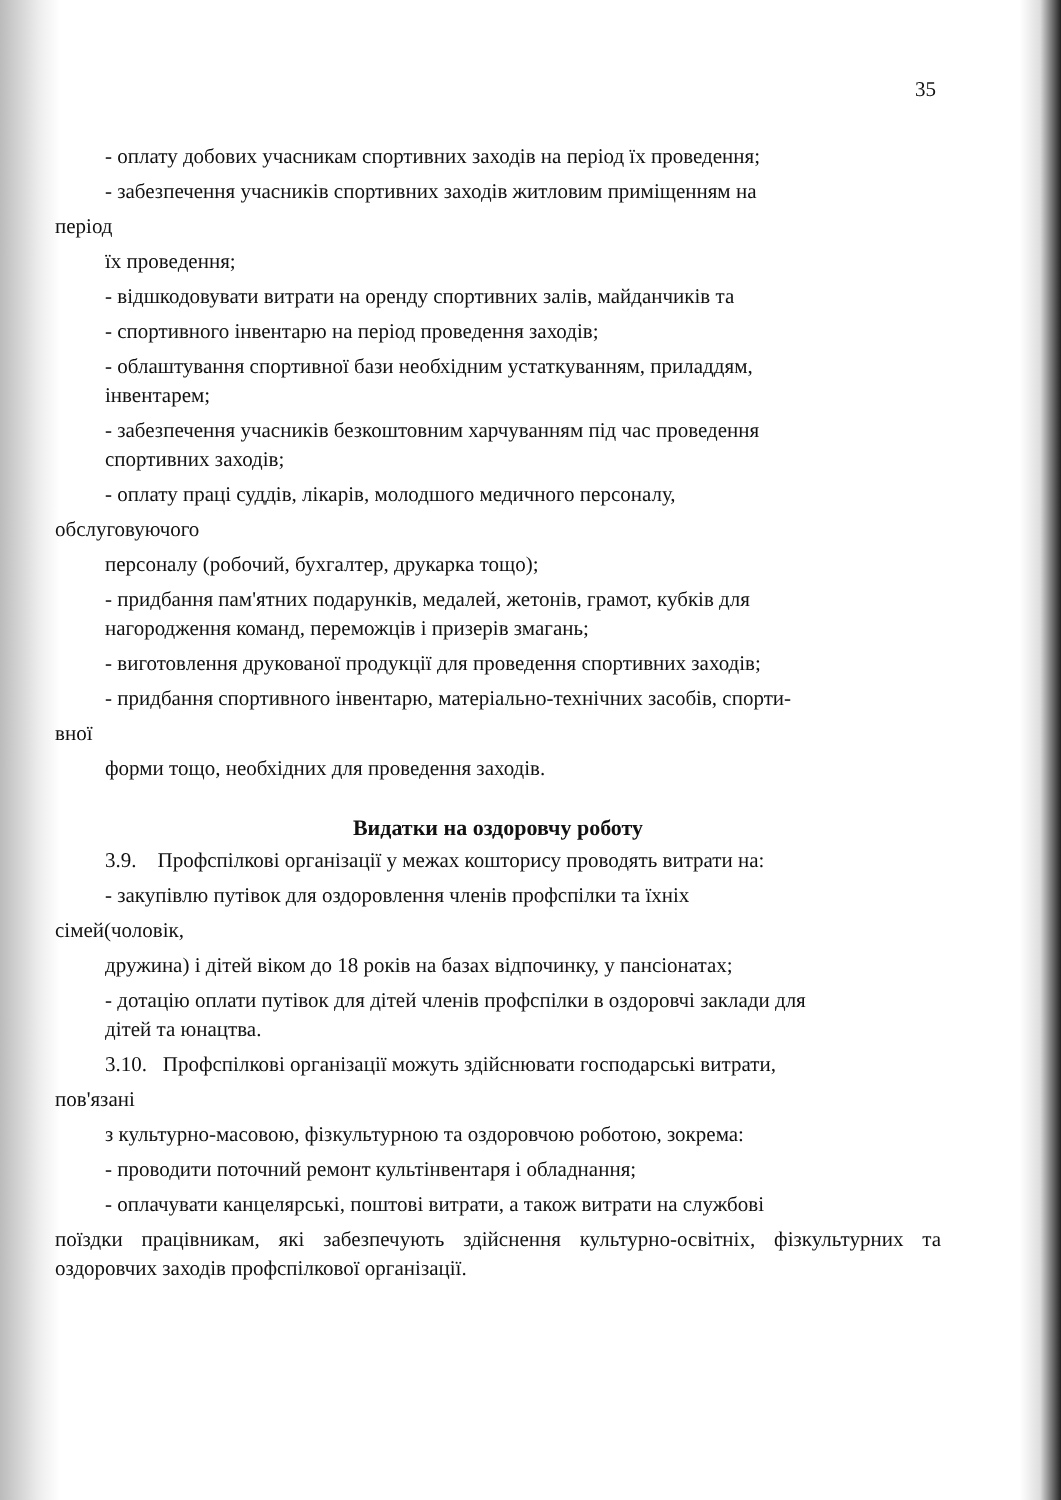35
- оплату добових учасникам спортивних заходів на період їх проведення;
- забезпечення учасників спортивних заходів житловим приміщенням на
період
їх проведення;
- відшкодовувати витрати на оренду спортивних залів, майданчиків та
- спортивного інвентарю на період проведення заходів;
- облаштування спортивної бази необхідним устаткуванням, приладдям,
інвентарем;
- забезпечення учасників безкоштовним харчуванням під час проведення
спортивних заходів;
- оплату праці суддів, лікарів, молодшого медичного персоналу,
обслуговуючого
персоналу (робочий, бухгалтер, друкарка тощо);
- придбання пам'ятних подарунків, медалей, жетонів, грамот, кубків для
нагородження команд, переможців і призерів змагань;
- виготовлення друкованої продукції для проведення спортивних заходів;
- придбання спортивного інвентарю, матеріально-технічних засобів, спорти-
вної
форми тощо, необхідних для проведення заходів.
Видатки на оздоровчу роботу
3.9. Профспілкові організації у межах кошторису проводять витрати на:
- закупівлю путівок для оздоровлення членів профспілки та їхніх
сімей(чоловік,
дружина) і дітей віком до 18 років на базах відпочинку, у пансіонатах;
- дотацію оплати путівок для дітей членів профспілки в оздоровчі заклади для
дітей та юнацтва.
3.10. Профспілкові організації можуть здійснювати господарські витрати,
пов'язані
з культурно-масовою, фізкультурною та оздоровчою роботою, зокрема:
- проводити поточний ремонт культінвентаря і обладнання;
- оплачувати канцелярські, поштові витрати, а також витрати на службові
поїздки працівникам, які забезпечують здійснення культурно-освітніх, фізкультурних та оздоровчих заходів профспілкової організації.